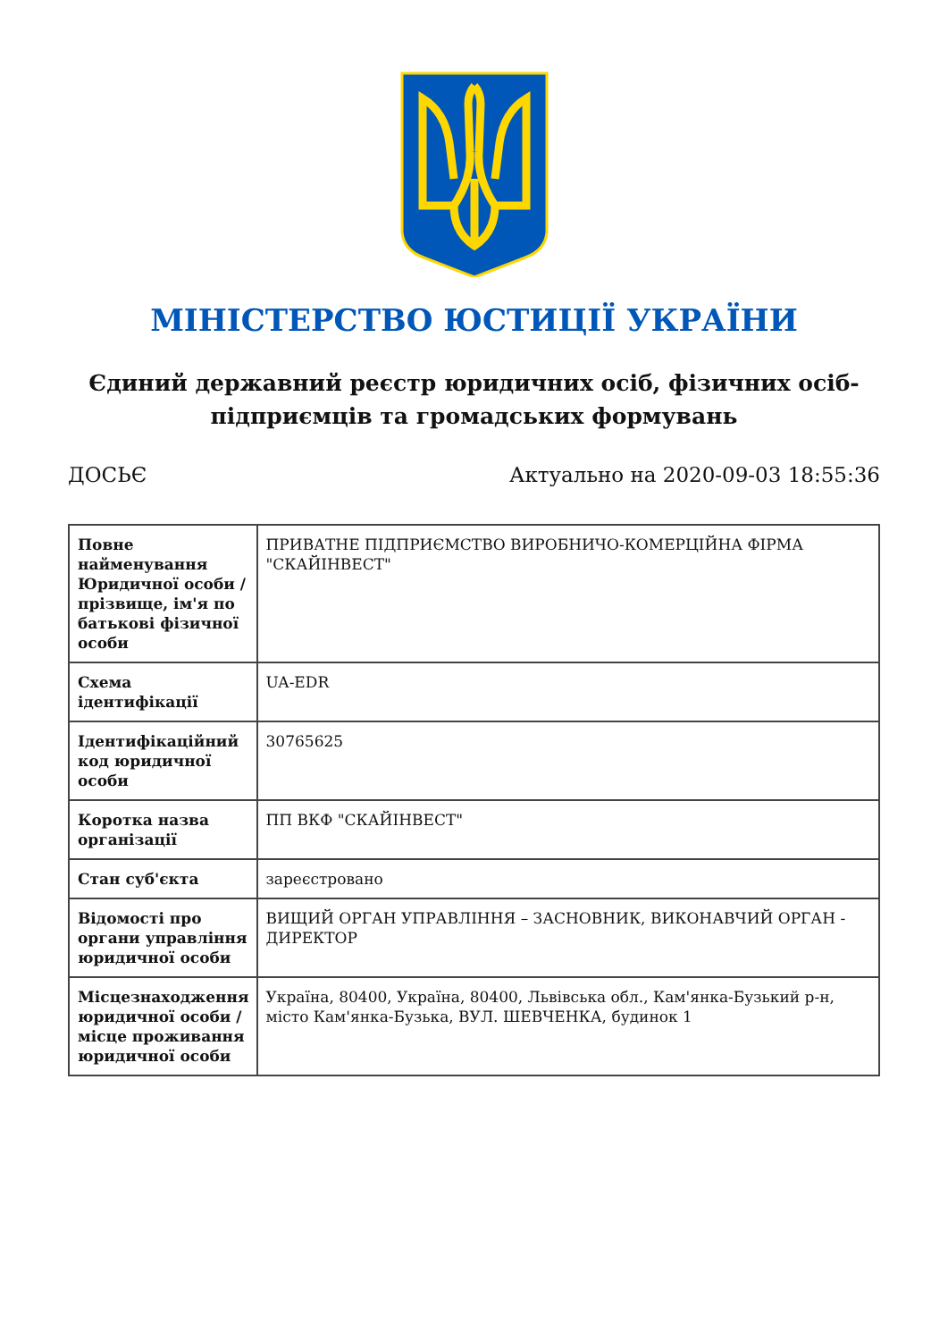МІНІСТЕРСТВО ЮСТИЦІЇ УКРАЇНИ
Єдиний державний реєстр юридичних осіб, фізичних осіб-підприємців та громадських формувань
ДОСЬЄ Актуально на 2020-09-03 18:55:36
| Повне найменування Юридичної особи / прізвище, ім'я по батькові фізичної особи | ПРИВАТНЕ ПІДПРИЄМСТВО ВИРОБНИЧО-КОМЕРЦІЙНА ФІРМА "СКАЙІНВЕСТ" |
| Схема ідентифікації | UA-EDR |
| Ідентифікаційний код юридичної особи | 30765625 |
| Коротка назва організації | ПП ВКФ "СКАЙІНВЕСТ" |
| Стан суб'єкта | зареєстровано |
| Відомості про органи управління юридичної особи | ВИЩИЙ ОРГАН УПРАВЛІННЯ – ЗАСНОВНИК, ВИКОНАВЧИЙ ОРГАН - ДИРЕКТОР |
| Місцезнаходження юридичної особи / місце проживання юридичної особи | Україна, 80400, Україна, 80400, Львівська обл., Кам'янка-Бузький р-н, місто Кам'янка-Бузька, ВУЛ. ШЕВЧЕНКА, будинок 1 |